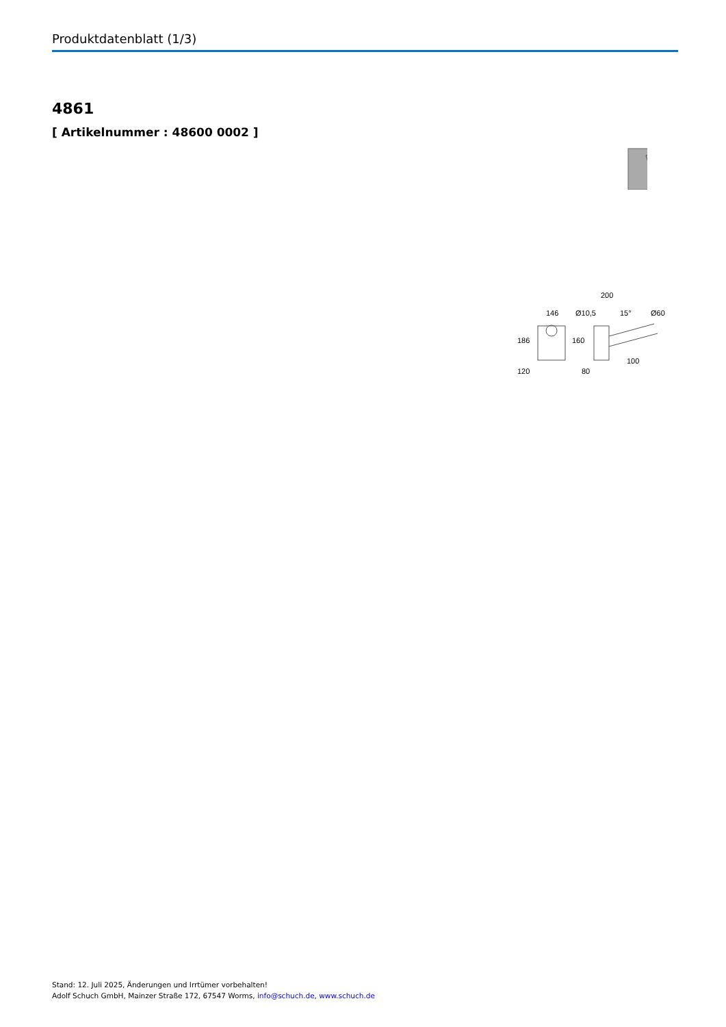Produktdatenblatt (1/3)
4861
[ Artikelnummer : 48600 0002 ]
146
200
186
160
120
80
100
Ø10,5
15°
Ø60
Stand: 12. Juli 2025, Änderungen und Irrtümer vorbehalten!
Adolf Schuch GmbH, Mainzer Straße 172, 67547 Worms, info@schuch.de, www.schuch.de